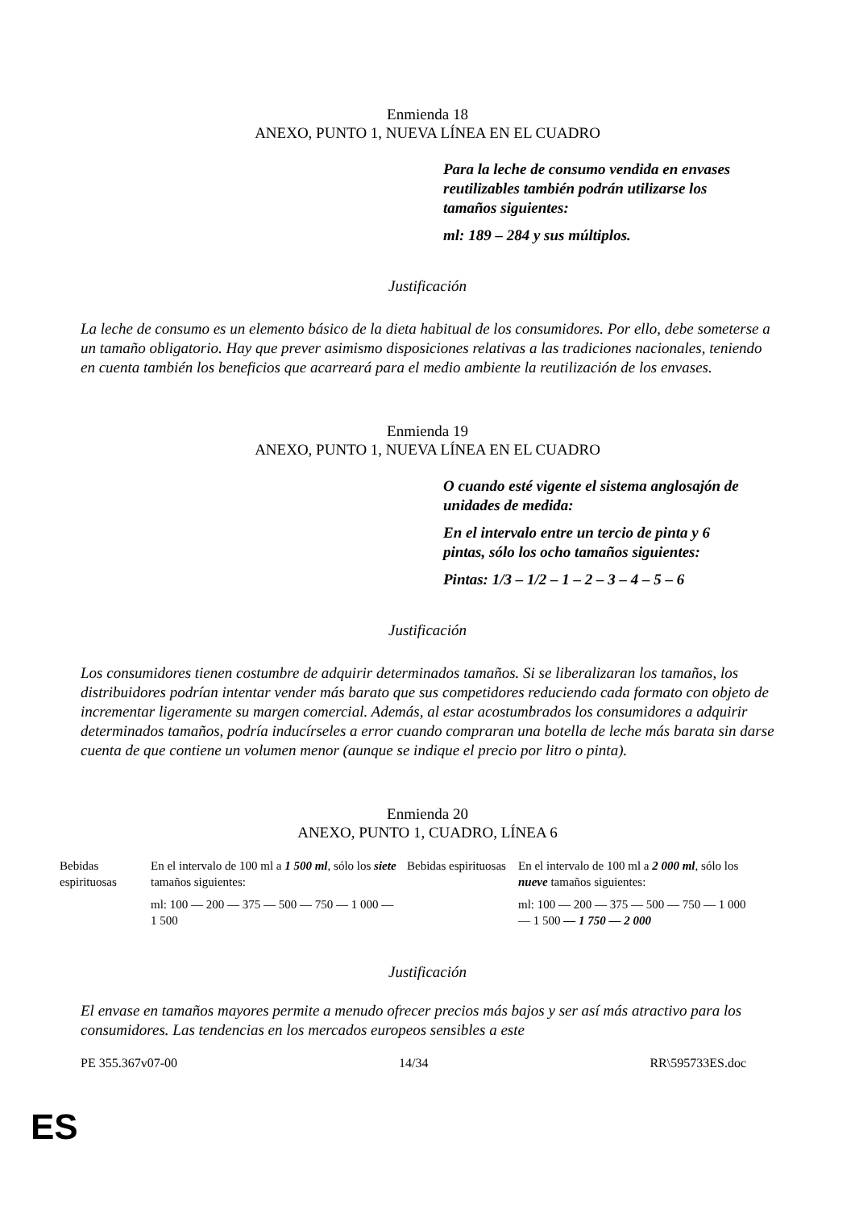Enmienda 18
ANEXO, PUNTO 1, NUEVA LÍNEA EN EL CUADRO
Para la leche de consumo vendida en envases reutilizables también podrán utilizarse los tamaños siguientes:
ml: 189 – 284 y sus múltiplos.
Justificación
La leche de consumo es un elemento básico de la dieta habitual de los consumidores. Por ello, debe someterse a un tamaño obligatorio. Hay que prever asimismo disposiciones relativas a las tradiciones nacionales, teniendo en cuenta también los beneficios que acarreará para el medio ambiente la reutilización de los envases.
Enmienda 19
ANEXO, PUNTO 1, NUEVA LÍNEA EN EL CUADRO
O cuando esté vigente el sistema anglosajón de unidades de medida:
En el intervalo entre un tercio de pinta y 6 pintas, sólo los ocho tamaños siguientes:
Pintas: 1/3 – 1/2 – 1 – 2 – 3 – 4 – 5 – 6
Justificación
Los consumidores tienen costumbre de adquirir determinados tamaños. Si se liberalizaran los tamaños, los distribuidores podrían intentar vender más barato que sus competidores reduciendo cada formato con objeto de incrementar ligeramente su margen comercial. Además, al estar acostumbrados los consumidores a adquirir determinados tamaños, podría inducírseles a error cuando compraran una botella de leche más barata sin darse cuenta de que contiene un volumen menor (aunque se indique el precio por litro o pinta).
Enmienda 20
ANEXO, PUNTO 1, CUADRO, LÍNEA 6
| Bebidas espirituosas | En el intervalo de 100 ml a 1 500 ml , sólo los siete tamaños siguientes: ml: 100 — 200 — 375 — 500 — 750 — 1 000 — 1 500 | Bebidas espirituosas | En el intervalo de 100 ml a 2 000 ml , sólo los nueve tamaños siguientes: ml: 100 — 200 — 375 — 500 — 750 — 1 000 — 1 500 — 1 750 — 2 000 |
Justificación
El envase en tamaños mayores permite a menudo ofrecer precios más bajos y ser así más atractivo para los consumidores. Las tendencias en los mercados europeos sensibles a este
PE 355.367v07-00 14/34 RR\595733ES.doc
ES